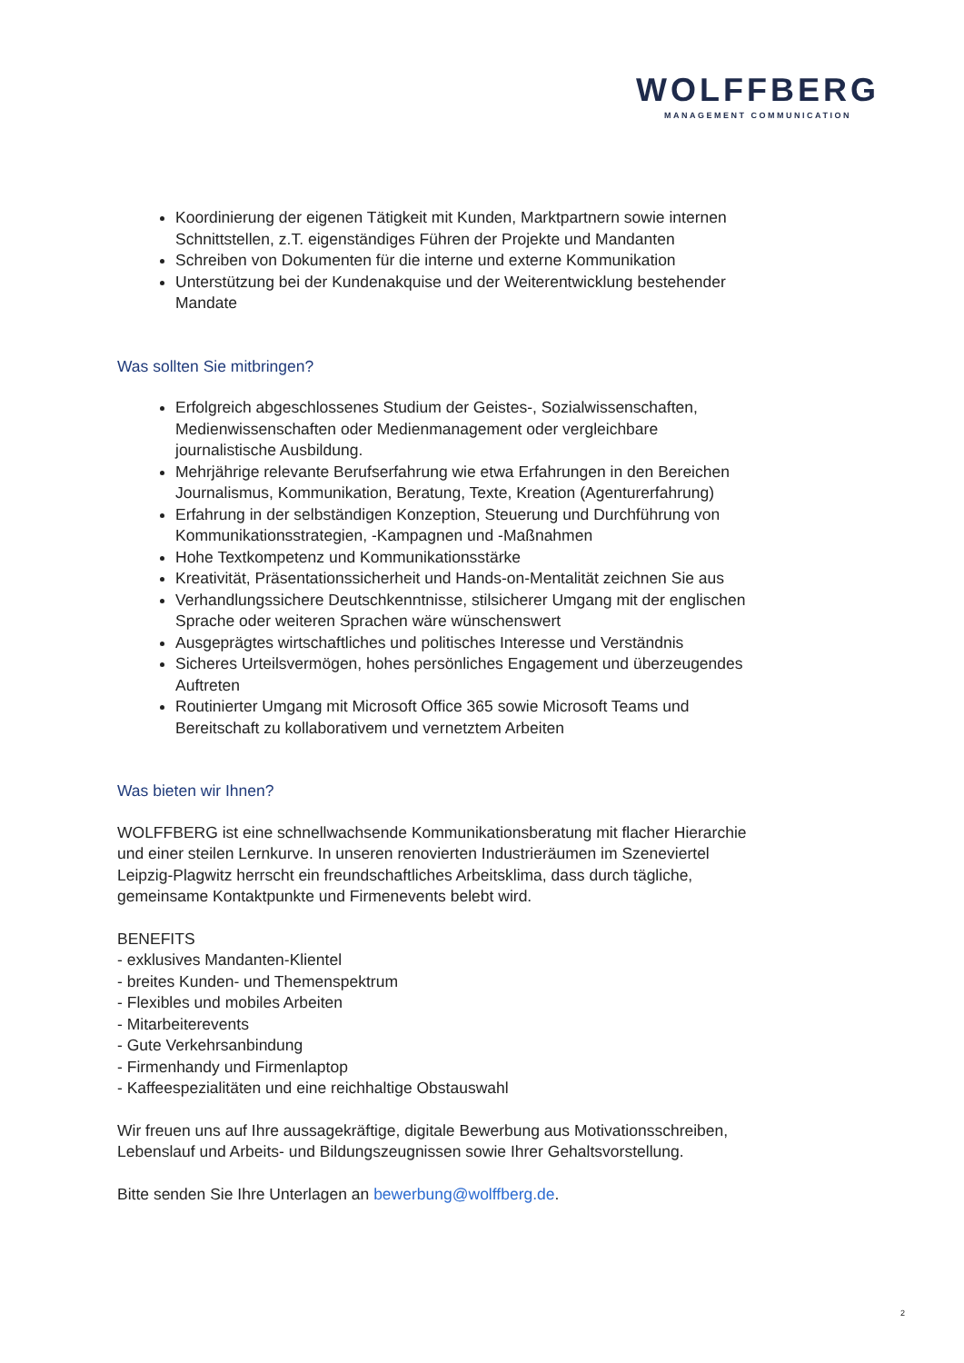WOLFFBERG
MANAGEMENT COMMUNICATION
Koordinierung der eigenen Tätigkeit mit Kunden, Marktpartnern sowie internen Schnittstellen, z.T. eigenständiges Führen der Projekte und Mandanten
Schreiben von Dokumenten für die interne und externe Kommunikation
Unterstützung bei der Kundenakquise und der Weiterentwicklung bestehender Mandate
Was sollten Sie mitbringen?
Erfolgreich abgeschlossenes Studium der Geistes-, Sozialwissenschaften, Medienwissenschaften oder Medienmanagement oder vergleichbare journalistische Ausbildung.
Mehrjährige relevante Berufserfahrung wie etwa Erfahrungen in den Bereichen Journalismus, Kommunikation, Beratung, Texte, Kreation (Agenturerfahrung)
Erfahrung in der selbständigen Konzeption, Steuerung und Durchführung von Kommunikationsstrategien, -Kampagnen und -Maßnahmen
Hohe Textkompetenz und Kommunikationsstärke
Kreativität, Präsentationssicherheit und Hands-on-Mentalität zeichnen Sie aus
Verhandlungssichere Deutschkenntnisse, stilsicherer Umgang mit der englischen Sprache oder weiteren Sprachen wäre wünschenswert
Ausgeprägtes wirtschaftliches und politisches Interesse und Verständnis
Sicheres Urteilsvermögen, hohes persönliches Engagement und überzeugendes Auftreten
Routinierter Umgang mit Microsoft Office 365 sowie Microsoft Teams und Bereitschaft zu kollaborativem und vernetztem Arbeiten
Was bieten wir Ihnen?
WOLFFBERG ist eine schnellwachsende Kommunikationsberatung mit flacher Hierarchie und einer steilen Lernkurve. In unseren renovierten Industrieräumen im Szeneviertel Leipzig-Plagwitz herrscht ein freundschaftliches Arbeitsklima, dass durch tägliche, gemeinsame Kontaktpunkte und Firmenevents belebt wird.
BENEFITS
- exklusives Mandanten-Klientel
- breites Kunden- und Themenspektrum
- Flexibles und mobiles Arbeiten
- Mitarbeiterevents
- Gute Verkehrsanbindung
- Firmenhandy und Firmenlaptop
- Kaffeespezialitäten und eine reichhaltige Obstauswahl
Wir freuen uns auf Ihre aussagekräftige, digitale Bewerbung aus Motivationsschreiben, Lebenslauf und Arbeits- und Bildungszeugnissen sowie Ihrer Gehaltsvorstellung.
Bitte senden Sie Ihre Unterlagen an bewerbung@wolffberg.de.
2